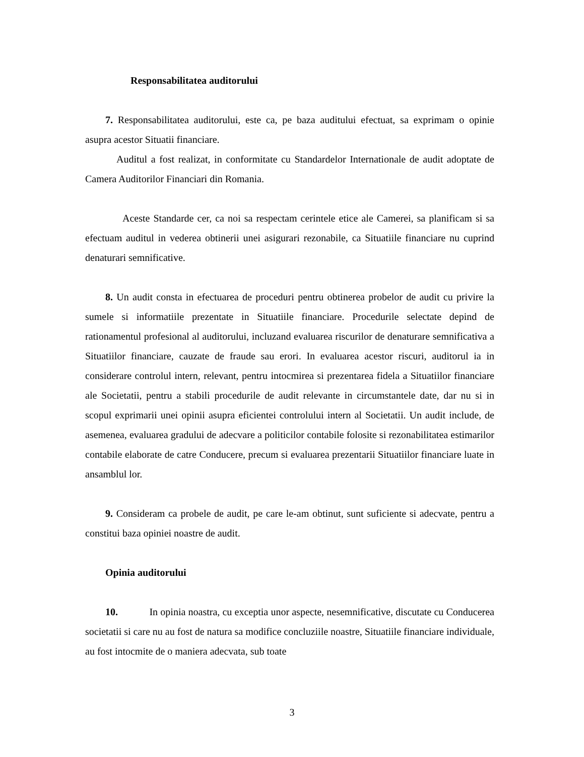Responsabilitatea auditorului
7. Responsabilitatea auditorului, este ca, pe baza auditului efectuat, sa exprimam o opinie asupra acestor Situatii financiare.
Auditul a fost realizat, in conformitate cu Standardelor Internationale de audit adoptate de Camera Auditorilor Financiari din Romania.
Aceste Standarde cer, ca noi sa respectam cerintele etice ale Camerei, sa planificam si sa efectuam auditul in vederea obtinerii unei asigurari rezonabile, ca Situatiile financiare nu cuprind denaturari semnificative.
8. Un audit consta in efectuarea de proceduri pentru obtinerea probelor de audit cu privire la sumele si informatiile prezentate in Situatiile financiare. Procedurile selectate depind de rationamentul profesional al auditorului, incluzand evaluarea riscurilor de denaturare semnificativa a Situatiilor financiare, cauzate de fraude sau erori. In evaluarea acestor riscuri, auditorul ia in considerare controlul intern, relevant, pentru intocmirea si prezentarea fidela a Situatiilor financiare ale Societatii, pentru a stabili procedurile de audit relevante in circumstantele date, dar nu si in scopul exprimarii unei opinii asupra eficientei controlului intern al Societatii. Un audit include, de asemenea, evaluarea gradului de adecvare a politicilor contabile folosite si rezonabilitatea estimarilor contabile elaborate de catre Conducere, precum si evaluarea prezentarii Situatiilor financiare luate in ansamblul lor.
9. Consideram ca probele de audit, pe care le-am obtinut, sunt suficiente si adecvate, pentru a constitui baza opiniei noastre de audit.
Opinia auditorului
10. In opinia noastra, cu exceptia unor aspecte, nesemnificative, discutate cu Conducerea societatii si care nu au fost de natura sa modifice concluziile noastre, Situatiile financiare individuale, au fost intocmite de o maniera adecvata, sub toate
3